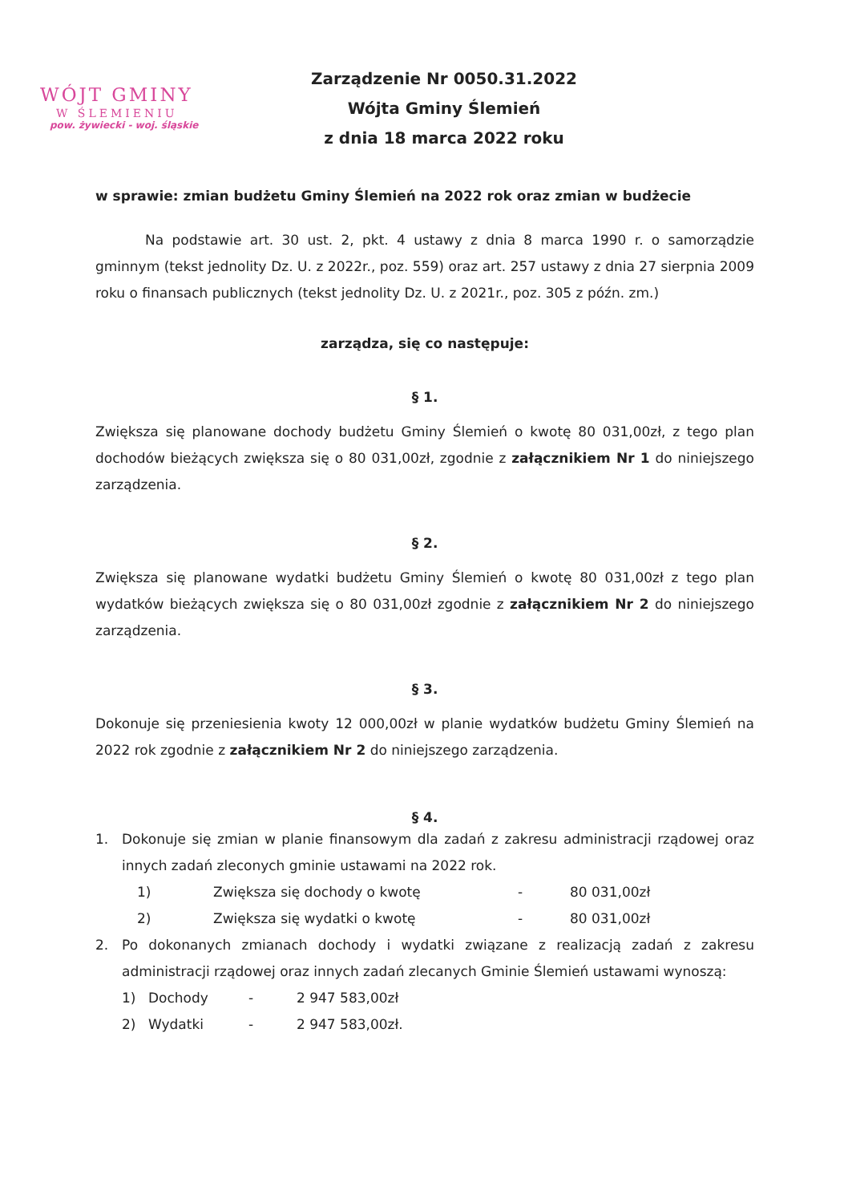WÓJT GMINY
W ŚLEMIENIU
pow. żywiecki - woj. śląskie
Zarządzenie Nr 0050.31.2022
Wójta Gminy Ślemień
z dnia 18 marca 2022 roku
w sprawie: zmian budżetu Gminy Ślemień na 2022 rok oraz zmian w budżecie
Na podstawie art. 30 ust. 2, pkt. 4 ustawy z dnia 8 marca 1990 r. o samorządzie gminnym (tekst jednolity Dz. U. z 2022r., poz. 559) oraz art. 257 ustawy z dnia 27 sierpnia 2009 roku o finansach publicznych (tekst jednolity Dz. U. z 2021r., poz. 305 z późn. zm.)
zarządza, się co następuje:
§ 1.
Zwiększa się planowane dochody budżetu Gminy Ślemień o kwotę 80 031,00zł, z tego plan dochodów bieżących zwiększa się o 80 031,00zł, zgodnie z załącznikiem Nr 1 do niniejszego zarządzenia.
§ 2.
Zwiększa się planowane wydatki budżetu Gminy Ślemień o kwotę 80 031,00zł z tego plan wydatków bieżących zwiększa się o 80 031,00zł zgodnie z załącznikiem Nr 2 do niniejszego zarządzenia.
§ 3.
Dokonuje się przeniesienia kwoty 12 000,00zł w planie wydatków budżetu Gminy Ślemień na 2022 rok zgodnie z załącznikiem Nr 2 do niniejszego zarządzenia.
§ 4.
1. Dokonuje się zmian w planie finansowym dla zadań z zakresu administracji rządowej oraz innych zadań zleconych gminie ustawami na 2022 rok.
1) Zwiększa się dochody o kwotę - 80 031,00zł
2) Zwiększa się wydatki o kwotę - 80 031,00zł
2. Po dokonanych zmianach dochody i wydatki związane z realizacją zadań z zakresu administracji rządowej oraz innych zadań zlecanych Gminie Ślemień ustawami wynoszą:
1) Dochody - 2 947 583,00zł
2) Wydatki - 2 947 583,00zł.